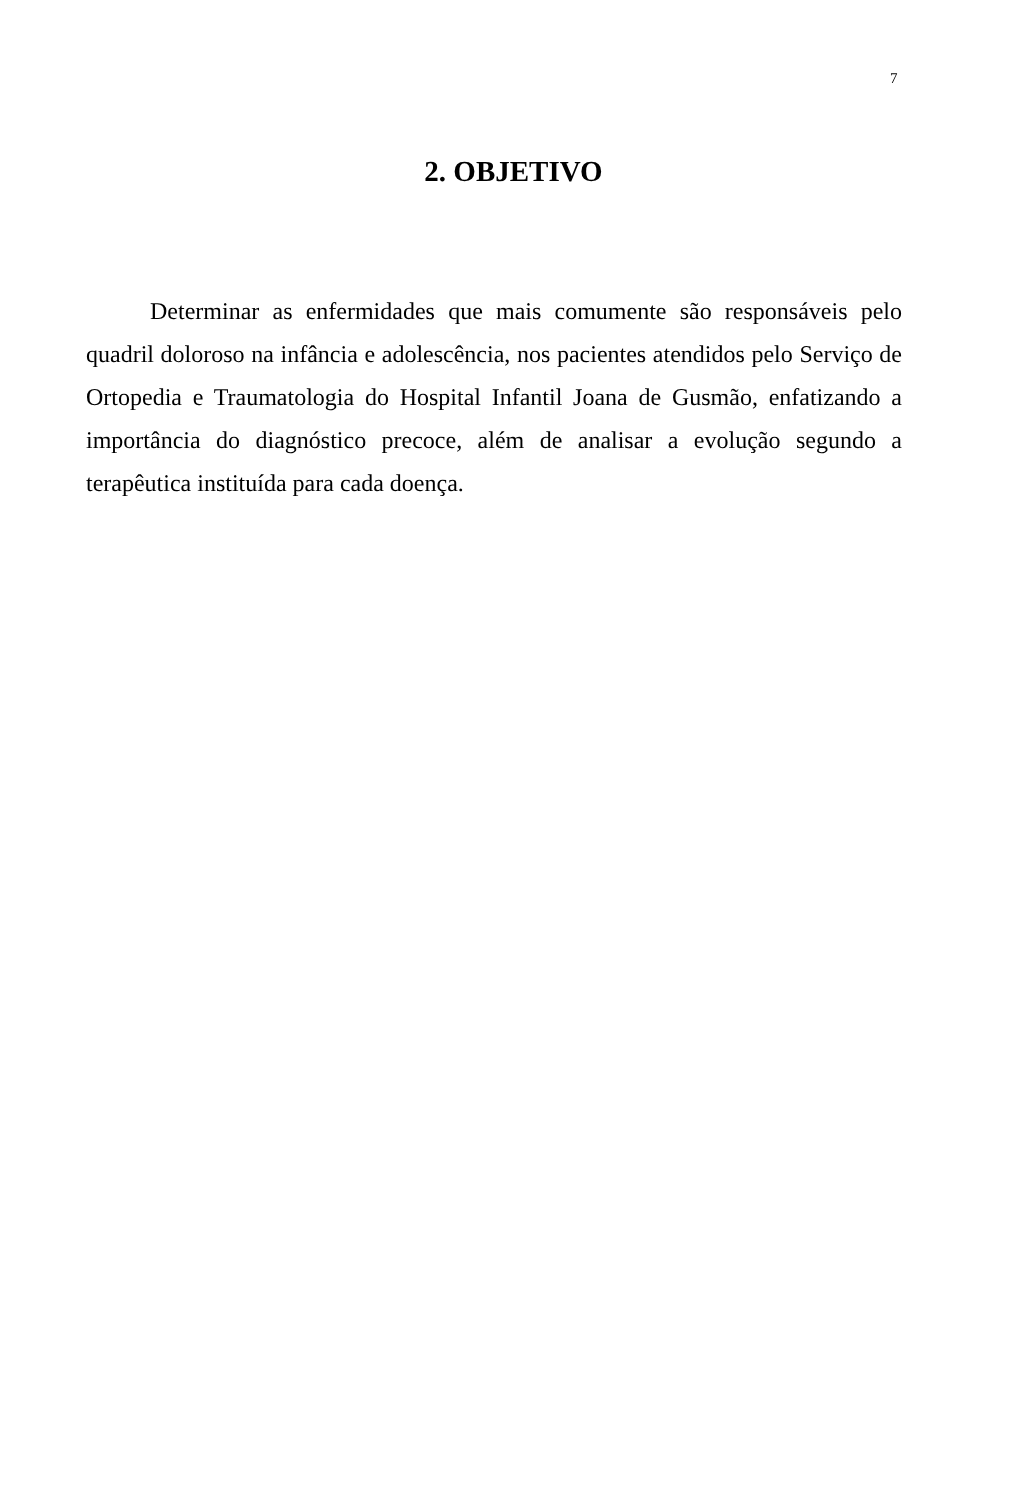7
2. OBJETIVO
Determinar as enfermidades que mais comumente são responsáveis pelo quadril doloroso na infância e adolescência, nos pacientes atendidos pelo Serviço de Ortopedia e Traumatologia do Hospital Infantil Joana de Gusmão, enfatizando a importância do diagnóstico precoce, além de analisar a evolução segundo a terapêutica instituída para cada doença.